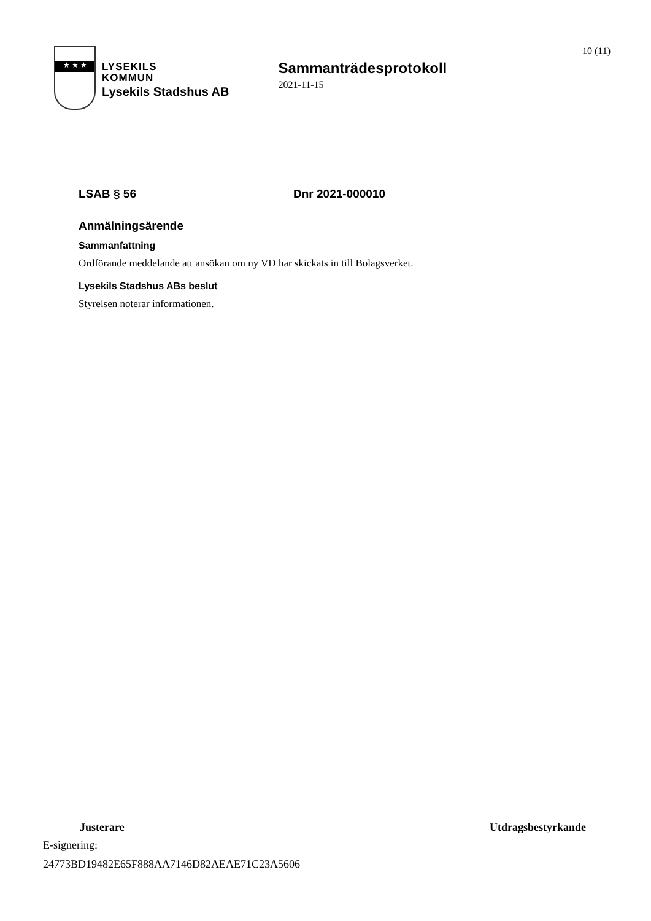10 (11)
★ ★ ★
LYSEKILS
KOMMUN
Lysekils Stadshus AB
Sammanträdesprotokoll
2021-11-15
LSAB § 56 Dnr 2021-000010
Anmälningsärende
Sammanfattning
Ordförande meddelande att ansökan om ny VD har skickats in till Bolagsverket.
Lysekils Stadshus ABs beslut
Styrelsen noterar informationen.
Justerare
E-signering:
24773BD19482E65F888AA7146D82AEAE71C23A5606
Utdragsbestyrkande